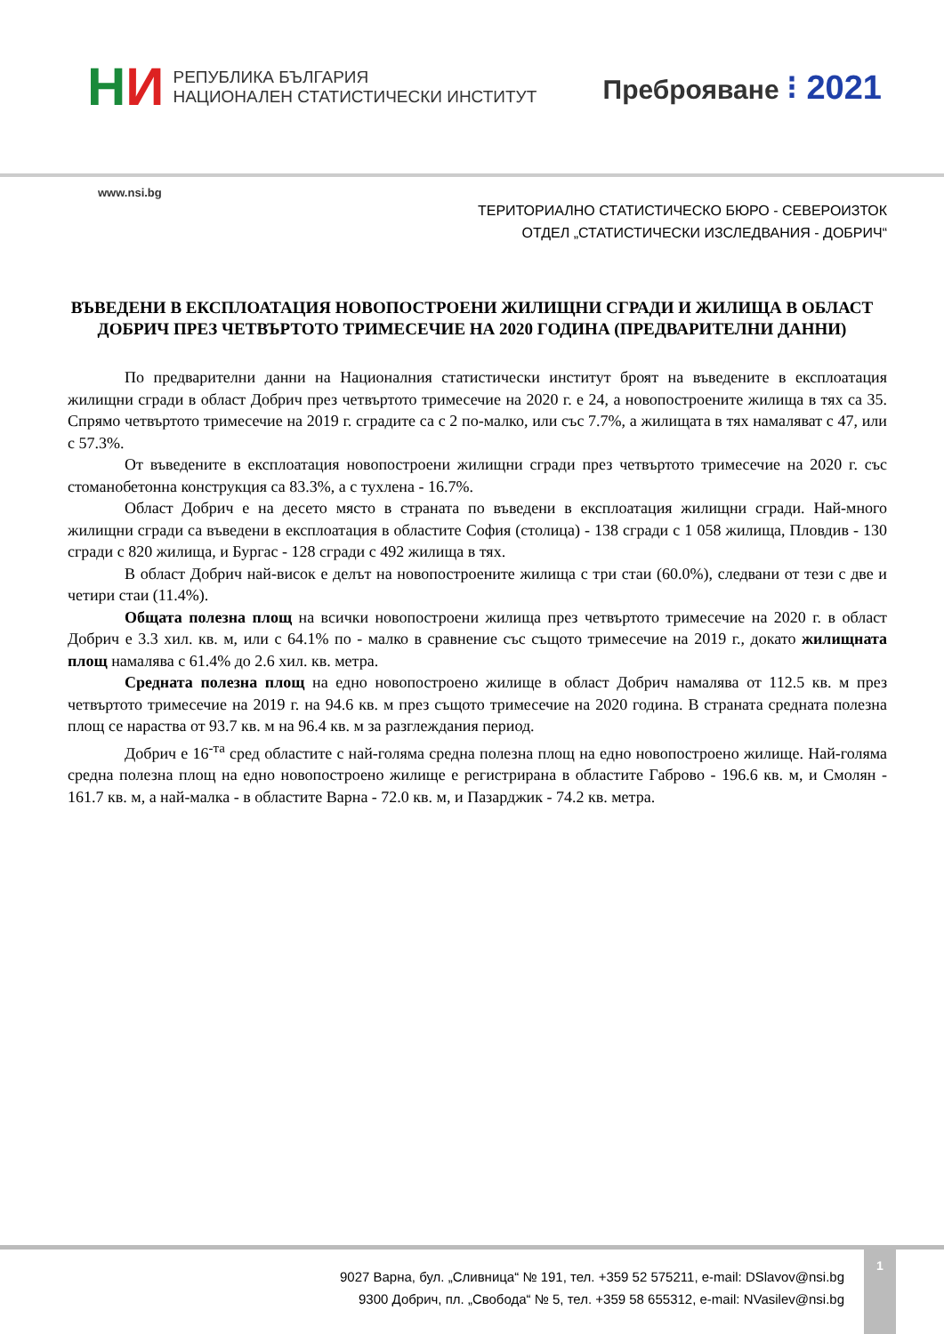НИ
РЕПУБЛИКА БЪЛГАРИЯ
НАЦИОНАЛЕН СТАТИСТИЧЕСКИ ИНСТИТУТ
Преброяване ⁝ 2021
www.nsi.bg
ТЕРИТОРИАЛНО СТАТИСТИЧЕСКО БЮРО - СЕВЕРОИЗТОК
ОТДЕЛ „СТАТИСТИЧЕСКИ ИЗСЛЕДВАНИЯ - ДОБРИЧ“
ВЪВЕДЕНИ В ЕКСПЛОАТАЦИЯ НОВОПОСТРОЕНИ ЖИЛИЩНИ СГРАДИ И ЖИЛИЩА В ОБЛАСТ ДОБРИЧ ПРЕЗ ЧЕТВЪРТОТО ТРИМЕСЕЧИЕ НА 2020 ГОДИНА (ПРЕДВАРИТЕЛНИ ДАННИ)
По предварителни данни на Националния статистически институт броят на въведените в експлоатация жилищни сгради в област Добрич през четвъртото тримесечие на 2020 г. е 24, а новопостроените жилища в тях са 35. Спрямо четвъртото тримесечие на 2019 г. сградите са с 2 по-малко, или със 7.7%, а жилищата в тях намаляват с 47, или с 57.3%.
От въведените в експлоатация новопостроени жилищни сгради през четвъртото тримесечие на 2020 г. със стоманобетонна конструкция са 83.3%, а с тухлена - 16.7%.
Област Добрич е на десето място в страната по въведени в експлоатация жилищни сгради. Най-много жилищни сгради са въведени в експлоатация в областите София (столица) - 138 сгради с 1 058 жилища, Пловдив - 130 сгради с 820 жилища, и Бургас - 128 сгради с 492 жилища в тях.
В област Добрич най-висок е делът на новопостроените жилища с три стаи (60.0%), следвани от тези с две и четири стаи (11.4%).
Общата полезна площ на всички новопостроени жилища през четвъртото тримесечие на 2020 г. в област Добрич е 3.3 хил. кв. м, или с 64.1% по - малко в сравнение със същото тримесечие на 2019 г., докато жилищната площ намалява с 61.4% до 2.6 хил. кв. метра.
Средната полезна площ на едно новопостроено жилище в област Добрич намалява от 112.5 кв. м през четвъртото тримесечие на 2019 г. на 94.6 кв. м през същото тримесечие на 2020 година. В страната средната полезна площ се нараства от 93.7 кв. м на 96.4 кв. м за разглеждания период.
Добрич е 16<sup>-та</sup> сред областите с най-голяма средна полезна площ на едно новопостроено жилище. Най-голяма средна полезна площ на едно новопостроено жилище е регистрирана в областите Габрово - 196.6 кв. м, и Смолян - 161.7 кв. м, а най-малка - в областите Варна - 72.0 кв. м, и Пазарджик - 74.2 кв. метра.
9027 Варна, бул. „Сливница“ № 191, тел. +359 52 575211, e-mail: DSlavov@nsi.bg
9300 Добрич, пл. „Свобода“ № 5, тел. +359 58 655312, e-mail: NVasilev@nsi.bg
1